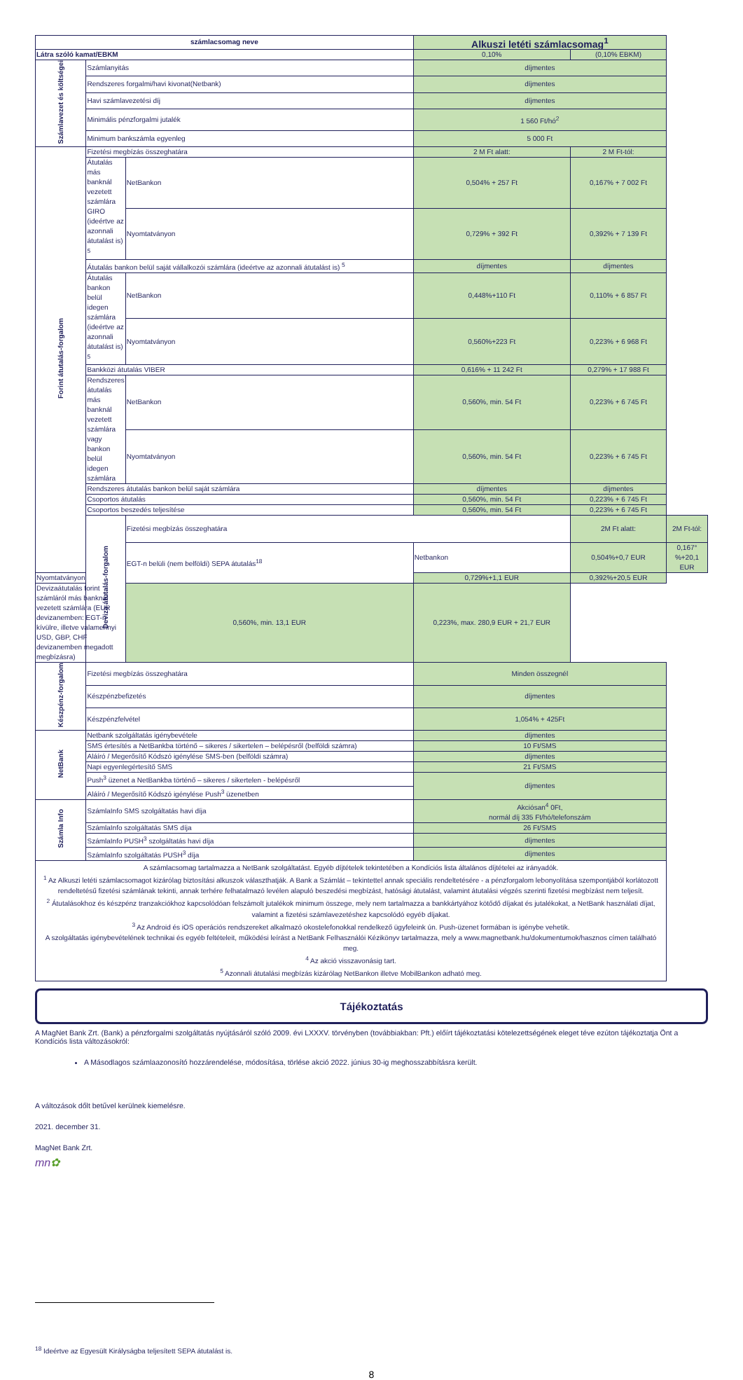| számlacsomag neve | | | Alkuszi letéti számlacsomag<sup>1</sup> | | |
| --- | --- | --- | --- | --- | --- |
| Látra szóló kamat/EBKM | | | 0,10% | (0,10% EBKM) | |
| Számlavezet és költségei | Számlanyitás | | díjmentes | | |
| | Rendszeres forgalmi/havi kivonat(Netbank) | | díjmentes | | |
| | Havi számlavezetési díj | | díjmentes | | |
| | Minimális pénzforgalmi jutalék | | 1 560 Ft/hó<sup>2</sup> | | |
| | Minimum bankszámla egyenleg | | 5 000 Ft | | |
| Forint átutalás-forgalom | Fizetési megbízás összeghatára | | 2 M Ft alatt: | 2 M Ft-tól: | |
| | Átutalás más banknál vezetett számlára GIRO (ideértve az azonnali átutalást is) <sup>5</sup> | NetBankon | 0,504% + 257 Ft | 0,167% + 7 002 Ft | |
| | | Nyomtatványon | 0,729% + 392 Ft | 0,392% + 7 139 Ft | |
| | Átutalás bankon belül saját vállalkozói számlára (ideértve az azonnali átutalást is) <sup>5</sup> | | díjmentes | díjmentes | |
| | Átutalás bankon belül idegen számlára (ideértve az azonnali átutalást is) <sup>5</sup> | NetBankon | 0,448%+110 Ft | 0,110% + 6 857 Ft | |
| | | Nyomtatványon | 0,560%+223 Ft | 0,223% + 6 968 Ft | |
| | Bankközi átutalás VIBER | | 0,616% + 11 242 Ft | 0,279% + 17 988 Ft | |
| | Rendszeres átutalás más banknál vezetett számlára vagy bankon belül idegen számlára | NetBankon | 0,560%, min. 54 Ft | 0,223% + 6 745 Ft | |
| | | Nyomtatványon | 0,560%, min. 54 Ft | 0,223% + 6 745 Ft | |
| | Rendszeres átutalás bankon belül saját számlára | | díjmentes | díjmentes | |
| | Csoportos átutalás | | 0,560%, min. 54 Ft | 0,223% + 6 745 Ft | |
| | Csoportos beszedés teljesítése | | 0,560%, min. 54 Ft | 0,223% + 6 745 Ft | |
| | Deviza átutalás-forgalom | Fizetési megbízás összeghatára | | 2M Ft alatt: | 2M Ft-tól: |
| | | EGT-n belüli (nem belföldi) SEPA átutalás<sup>18</sup> | Netbankon | 0,504%+0,7 EUR | 0,167°%+20,1 EUR |
| Nyomtatványon | | | 0,729%+1,1 EUR | 0,392%+20,5 EUR | |
| Devizaátutalás forint számláról más banknál vezetett számlára (EUR devizanemben: EGT-n kívülre, illetve valamennyi USD, GBP, CHF devizanemben megadott megbízásra) | | 0,560%, min. 13,1 EUR | 0,223%, max. 280,9 EUR + 21,7 EUR | | |
| Készpénz-forgalom | Fizetési megbízás összeghatára | | Minden összegnél | | |
| | Készpénzbefizetés | | díjmentes | | |
| | Készpénzfelvétel | | 1,054% + 425Ft | | |
| NetBank | Netbank szolgáltatás igénybevétele | | díjmentes | | |
| | SMS értesítés a NetBankba történő – sikeres / sikertelen – belépésről (belföldi számra) | | 10 Ft/SMS | | |
| | Aláíró / Megerősítő Kódszó igénylése SMS-ben (belföldi számra) | | díjmentes | | |
| | Napi egyenlegértesítő SMS | | 21 Ft/SMS | | |
| | Push<sup>3</sup> üzenet a NetBankba történő – sikeres / sikertelen - belépésről | | díjmentes | | |
| | Aláíró / Megerősítő Kódszó igénylése Push<sup>3</sup> üzenetben | | | | |
| Számla Info | SzámlaInfo SMS szolgáltatás havi díja | | Akciósan<sup>4</sup> 0Ft, normál díj 335 Ft/hó/telefonszám | | |
| | SzámlaInfo szolgáltatás SMS díja | | 26 Ft/SMS | | |
| | SzámlaInfo PUSH<sup>3</sup> szolgáltatás havi díja | | díjmentes | | |
| | SzámlaInfo szolgáltatás PUSH<sup>3</sup> díja | | díjmentes | | |
| A számlacsomag tartalmazza a NetBank szolgáltatást. Egyéb díjtételek tekintetében a Kondíciós lista általános díjtételei az irányadók. <sup>1</sup> Az Alkuszi letéti számlacsomagot kizárólag biztosítási alkuszok választhatják. A Bank a Számlát – tekintettel annak speciális rendeltetésére - a pénzforgalom lebonyolítása szempontjából korlátozott rendeltetésű fizetési számlának tekinti, annak terhére felhatalmazó levélen alapuló beszedési megbízást, hatósági átutalást, valamint átutalási végzés szerinti fizetési megbízást nem teljesít. <sup>2</sup> Átutalásokhoz és készpénz tranzakciókhoz kapcsolódóan felszámolt jutalékok minimum összege, mely nem tartalmazza a bankkártyához kötődő díjakat és jutalékokat, a NetBank használati díjat, valamint a fizetési számlavezetéshez kapcsolódó egyéb díjakat. <sup>3</sup> Az Android és iOS operációs rendszereket alkalmazó okostelefonokkal rendelkező ügyfeleink ún. Push-üzenet formában is igénybe vehetik. A szolgáltatás igénybevételének technikai és egyéb feltételeit, működési leírást a NetBank Felhasználói Kézikönyv tartalmazza, mely a www.magnetbank.hu/dokumentumok/hasznos címen található meg. <sup>4</sup> Az akció visszavonásig tart. <sup>5</sup> Azonnali átutalási megbízás kizárólag NetBankon illetve MobilBankon adható meg. | | | | | |
Tájékoztatás
A MagNet Bank Zrt. (Bank) a pénzforgalmi szolgáltatás nyújtásáról szóló 2009. évi LXXXV. törvényben (továbbiakban: Pft.) előírt tájékoztatási kötelezettségének eleget téve ezúton tájékoztatja Önt a Kondíciós lista változásokról:
A Másodlagos számlaazonosító hozzárendelése, módosítása, törlése akció 2022. június 30-ig meghosszabbításra került.
A változások dőlt betűvel kerülnek kiemelésre.
2021. december 31.
MagNet Bank Zrt.
mn✿
<sup>18</sup> Ideértve az Egyesült Királyságba teljesített SEPA átutalást is.
8